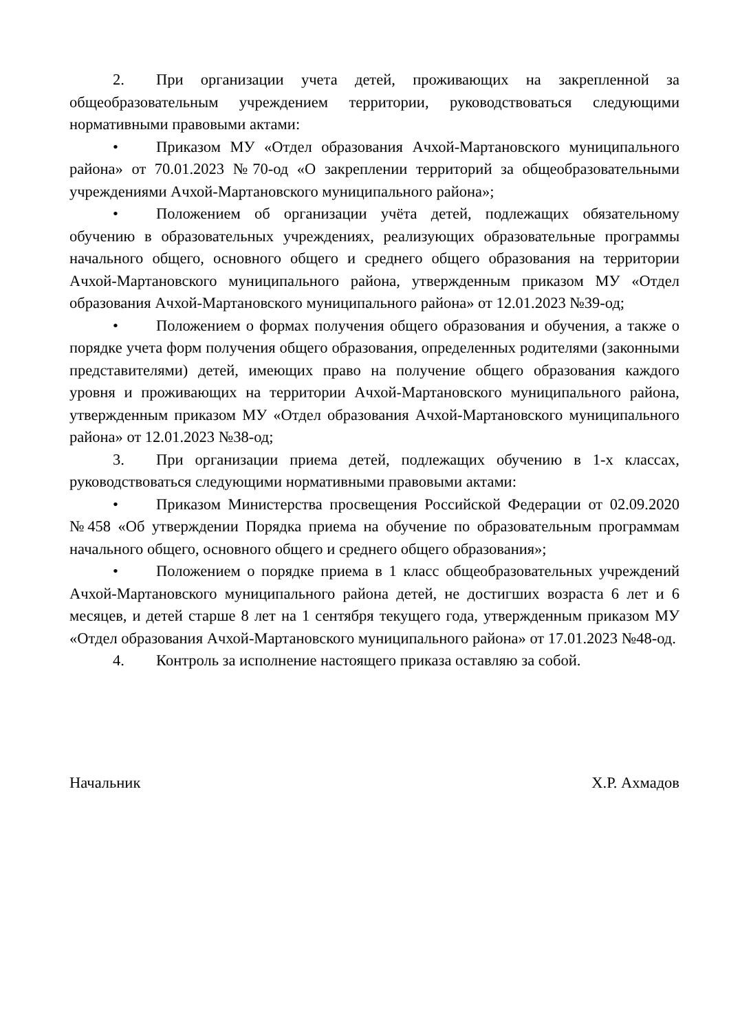2. При организации учета детей, проживающих на закрепленной за общеобразовательным учреждением территории, руководствоваться следующими нормативными правовыми актами:
• Приказом МУ «Отдел образования Ачхой-Мартановского муниципального района» от 70.01.2023 №70-од «О закреплении территорий за общеобразовательными учреждениями Ачхой-Мартановского муниципального района»;
• Положением об организации учёта детей, подлежащих обязательному обучению в образовательных учреждениях, реализующих образовательные программы начального общего, основного общего и среднего общего образования на территории Ачхой-Мартановского муниципального района, утвержденным приказом МУ «Отдел образования Ачхой-Мартановского муниципального района» от 12.01.2023 №39-од;
• Положением о формах получения общего образования и обучения, а также о порядке учета форм получения общего образования, определенных родителями (законными представителями) детей, имеющих право на получение общего образования каждого уровня и проживающих на территории Ачхой-Мартановского муниципального района, утвержденным приказом МУ «Отдел образования Ачхой-Мартановского муниципального района» от 12.01.2023 №38-од;
3. При организации приема детей, подлежащих обучению в 1-х классах, руководствоваться следующими нормативными правовыми актами:
• Приказом Министерства просвещения Российской Федерации от 02.09.2020 №458 «Об утверждении Порядка приема на обучение по образовательным программам начального общего, основного общего и среднего общего образования»;
• Положением о порядке приема в 1 класс общеобразовательных учреждений Ачхой-Мартановского муниципального района детей, не достигших возраста 6 лет и 6 месяцев, и детей старше 8 лет на 1 сентября текущего года, утвержденным приказом МУ «Отдел образования Ачхой-Мартановского муниципального района» от 17.01.2023 №48-од.
4. Контроль за исполнение настоящего приказа оставляю за собой.
Начальник Х.Р. Ахмадов